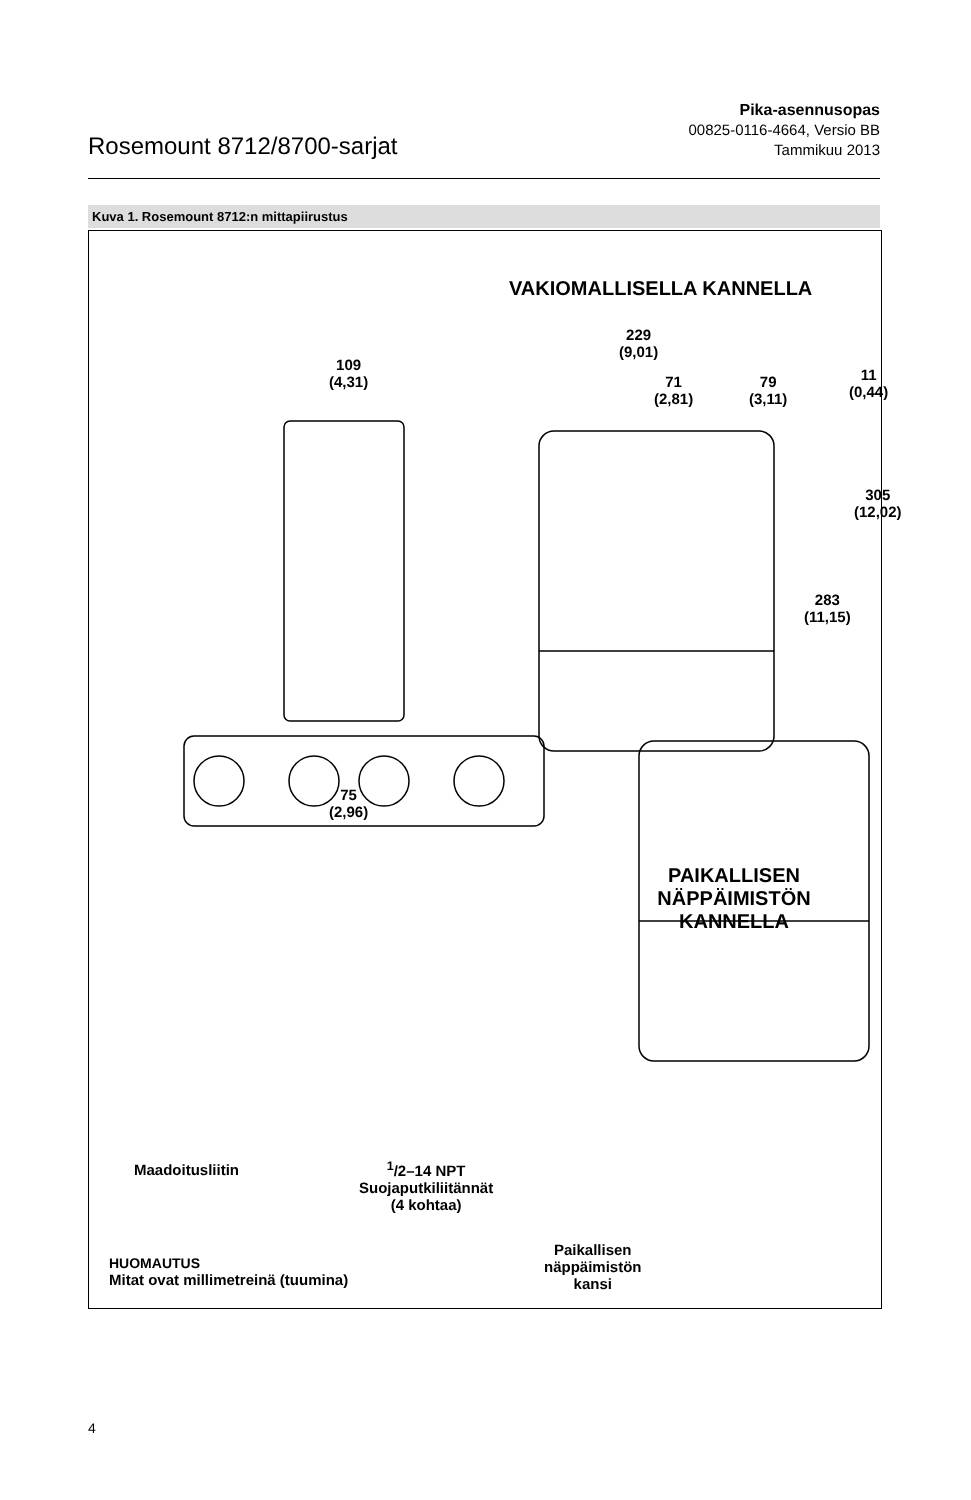Rosemount 8712/8700-sarjat
Pika-asennusopas
00825-0116-4664, Versio BB
Tammikuu 2013
Kuva 1. Rosemount 8712:n mittapiirustus
VAKIOMALLISELLA KANNELLA
229
(9,01)
109
(4,31)
71
(2,81)
79
(3,11)
11
(0,44)
305
(12,02)
283
(11,15)
75
(2,96)
PAIKALLISEN
NÄPPÄIMISTÖN KANNELLA
Maadoitusliitin
<sup>1</sup>/2–14 NPT
Suojaputkiliitännät
(4 kohtaa)
Paikallisen
näppäimistön
kansi
HUOMAUTUS
Mitat ovat millimetreinä (tuumina)
4